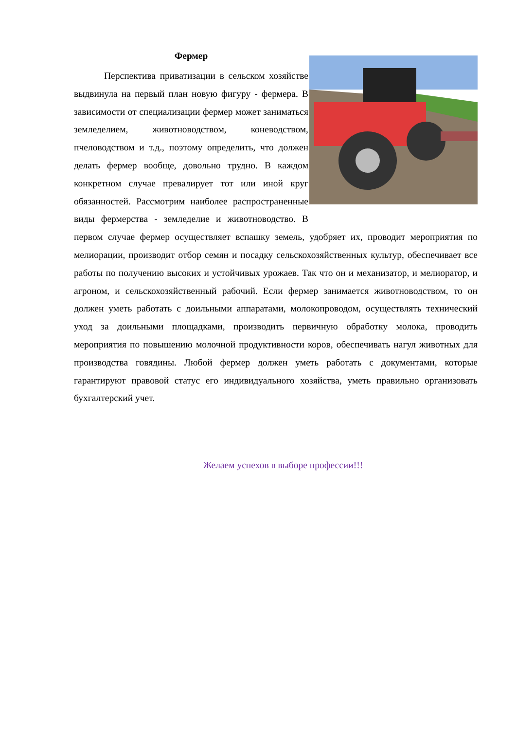Фермер
Перспектива приватизации в сельском хозяйстве выдвинула на первый план новую фигуру - фермера. В зависимости от специализации фермер может заниматься земледелием, животноводством, коневодством, пчеловодством и т.д., поэтому определить, что должен делать фермер вообще, довольно трудно. В каждом конкретном случае превалирует тот или иной круг обязанностей. Рассмотрим наиболее распространенные виды фермерства - земледелие и животноводство. В первом случае фермер осуществляет вспашку земель, удобряет их, проводит мероприятия по мелиорации, производит отбор семян и посадку сельскохозяйственных культур, обеспечивает все работы по получению высоких и устойчивых урожаев. Так что он и механизатор, и мелиоратор, и агроном, и сельскохозяйственный рабочий. Если фермер занимается животноводством, то он должен уметь работать с доильными аппаратами, молокопроводом, осуществлять технический уход за доильными площадками, производить первичную обработку молока, проводить мероприятия по повышению молочной продуктивности коров, обеспечивать нагул животных для производства говядины. Любой фермер должен уметь работать с документами, которые гарантируют правовой статус его индивидуального хозяйства, уметь правильно организовать бухгалтерский учет.
Желаем успехов в выборе профессии!!!